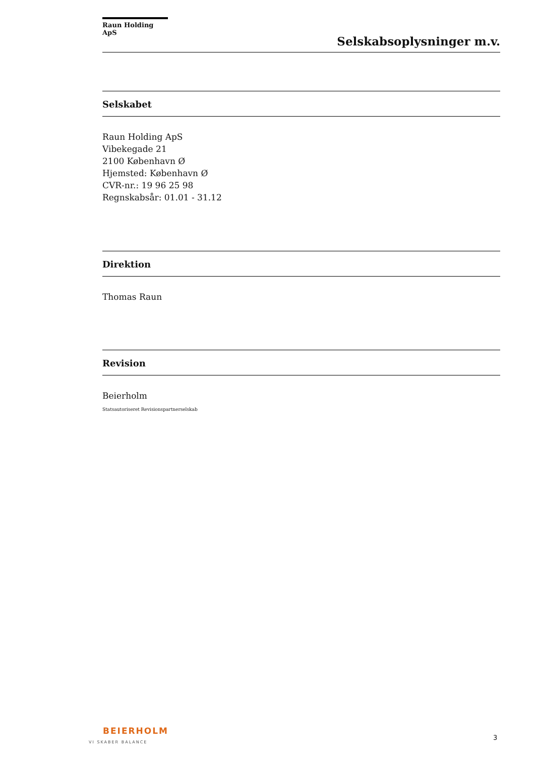Raun Holding ApS
Selskabsoplysninger m.v.
Selskabet
Raun Holding ApS
Vibekegade 21
2100 København Ø
Hjemsted: København Ø
CVR-nr.: 19 96 25 98
Regnskabsår: 01.01 - 31.12
Direktion
Thomas Raun
Revision
Beierholm
Statsautoriseret Revisionspartnerselskab
BEIERHOLM
VI SKABER BALANCE
3